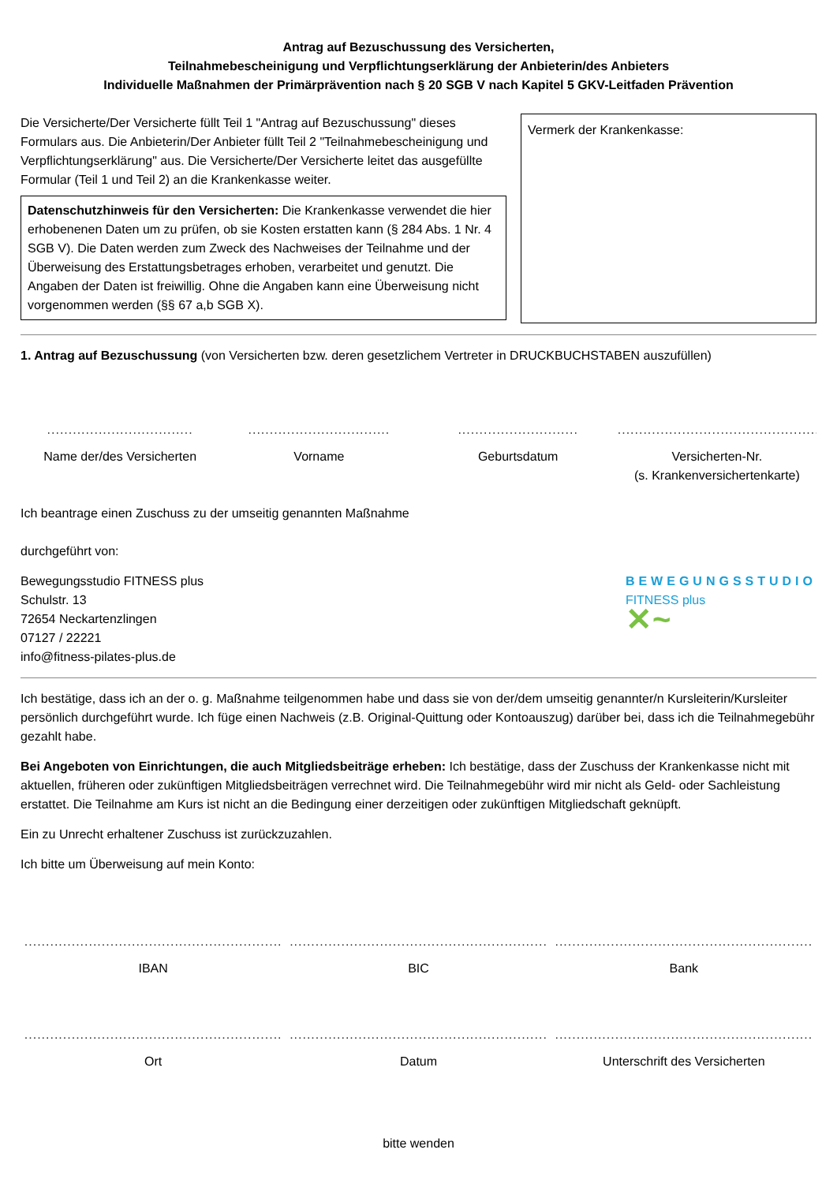Antrag auf Bezuschussung des Versicherten,
Teilnahmebescheinigung und Verpflichtungserklärung der Anbieterin/des Anbieters
Individuelle Maßnahmen der Primärprävention nach § 20 SGB V nach Kapitel 5 GKV-Leitfaden Prävention
Die Versicherte/Der Versicherte füllt Teil 1 "Antrag auf Bezuschussung" dieses Formulars aus. Die Anbieterin/Der Anbieter füllt Teil 2 "Teilnahmebescheinigung und Verpflichtungserklärung" aus. Die Versicherte/Der Versicherte leitet das ausgefüllte Formular (Teil 1 und Teil 2) an die Krankenkasse weiter.
Datenschutzhinweis für den Versicherten: Die Krankenkasse verwendet die hier erhobenenen Daten um zu prüfen, ob sie Kosten erstatten kann (§ 284 Abs. 1 Nr. 4 SGB V). Die Daten werden zum Zweck des Nachweises der Teilnahme und der Überweisung des Erstattungsbetrages erhoben, verarbeitet und genutzt. Die Angaben der Daten ist freiwillig. Ohne die Angaben kann eine Überweisung nicht vorgenommen werden (§§ 67 a,b SGB X).
Vermerk der Krankenkasse:
1. Antrag auf Bezuschussung (von Versicherten bzw. deren gesetzlichem Vertreter in DRUCKBUCHSTABEN auszufüllen)
.................................. ................................. ............................ .....................................................
Name der/des Versicherten Vorname Geburtsdatum Versicherten-Nr.
(s. Krankenversichertenkarte)
Ich beantrage einen Zuschuss zu der umseitig genannten Maßnahme
durchgeführt von:
Bewegungsstudio FITNESS plus
Schulstr. 13
72654 Neckartenzlingen
07127 / 22221
info@fitness-pilates-plus.de
BEWEGUNGSSTUDIO
FITNESS plus
✕~
Ich bestätige, dass ich an der o. g. Maßnahme teilgenommen habe und dass sie von der/dem umseitig genannter/n Kursleiterin/Kursleiter persönlich durchgeführt wurde. Ich füge einen Nachweis (z.B. Original-Quittung oder Kontoauszug) darüber bei, dass ich die Teilnahmegebühr gezahlt habe.
Bei Angeboten von Einrichtungen, die auch Mitgliedsbeiträge erheben: Ich bestätige, dass der Zuschuss der Krankenkasse nicht mit aktuellen, früheren oder zukünftigen Mitgliedsbeiträgen verrechnet wird. Die Teilnahmegebühr wird mir nicht als Geld- oder Sachleistung erstattet. Die Teilnahme am Kurs ist nicht an die Bedingung einer derzeitigen oder zukünftigen Mitgliedschaft geknüpft.
Ein zu Unrecht erhaltener Zuschuss ist zurückzuzahlen.
Ich bitte um Überweisung auf mein Konto:
............................................................ ............................................................ ............................................................
IBAN BIC Bank
............................................................ ............................................................ ............................................................
Ort Datum Unterschrift des Versicherten
bitte wenden